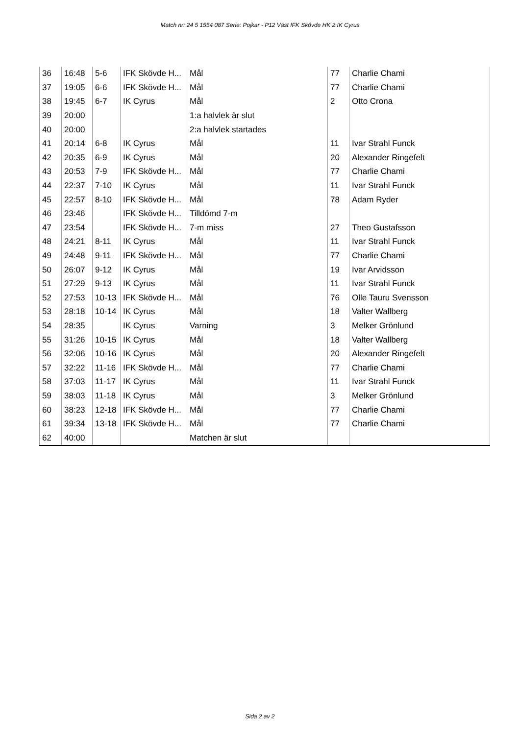Match nr: 24 5 1554 087 Serie: Pojkar - P12 Väst IFK Skövde HK 2 IK Cyrus
| 36 | 16:48 | 5-6 | IFK Skövde H... | Mål | 77 | Charlie Chami |
| 37 | 19:05 | 6-6 | IFK Skövde H... | Mål | 77 | Charlie Chami |
| 38 | 19:45 | 6-7 | IK Cyrus | Mål | 2 | Otto Crona |
| 39 | 20:00 | | | 1:a halvlek är slut | | |
| 40 | 20:00 | | | 2:a halvlek startades | | |
| 41 | 20:14 | 6-8 | IK Cyrus | Mål | 11 | Ivar Strahl Funck |
| 42 | 20:35 | 6-9 | IK Cyrus | Mål | 20 | Alexander Ringefelt |
| 43 | 20:53 | 7-9 | IFK Skövde H... | Mål | 77 | Charlie Chami |
| 44 | 22:37 | 7-10 | IK Cyrus | Mål | 11 | Ivar Strahl Funck |
| 45 | 22:57 | 8-10 | IFK Skövde H... | Mål | 78 | Adam Ryder |
| 46 | 23:46 | | IFK Skövde H... | Tilldömd 7-m | | |
| 47 | 23:54 | | IFK Skövde H... | 7-m miss | 27 | Theo Gustafsson |
| 48 | 24:21 | 8-11 | IK Cyrus | Mål | 11 | Ivar Strahl Funck |
| 49 | 24:48 | 9-11 | IFK Skövde H... | Mål | 77 | Charlie Chami |
| 50 | 26:07 | 9-12 | IK Cyrus | Mål | 19 | Ivar Arvidsson |
| 51 | 27:29 | 9-13 | IK Cyrus | Mål | 11 | Ivar Strahl Funck |
| 52 | 27:53 | 10-13 | IFK Skövde H... | Mål | 76 | Olle Tauru Svensson |
| 53 | 28:18 | 10-14 | IK Cyrus | Mål | 18 | Valter Wallberg |
| 54 | 28:35 | | IK Cyrus | Varning | 3 | Melker Grönlund |
| 55 | 31:26 | 10-15 | IK Cyrus | Mål | 18 | Valter Wallberg |
| 56 | 32:06 | 10-16 | IK Cyrus | Mål | 20 | Alexander Ringefelt |
| 57 | 32:22 | 11-16 | IFK Skövde H... | Mål | 77 | Charlie Chami |
| 58 | 37:03 | 11-17 | IK Cyrus | Mål | 11 | Ivar Strahl Funck |
| 59 | 38:03 | 11-18 | IK Cyrus | Mål | 3 | Melker Grönlund |
| 60 | 38:23 | 12-18 | IFK Skövde H... | Mål | 77 | Charlie Chami |
| 61 | 39:34 | 13-18 | IFK Skövde H... | Mål | 77 | Charlie Chami |
| 62 | 40:00 | | | Matchen är slut | | |
Sida 2 av 2